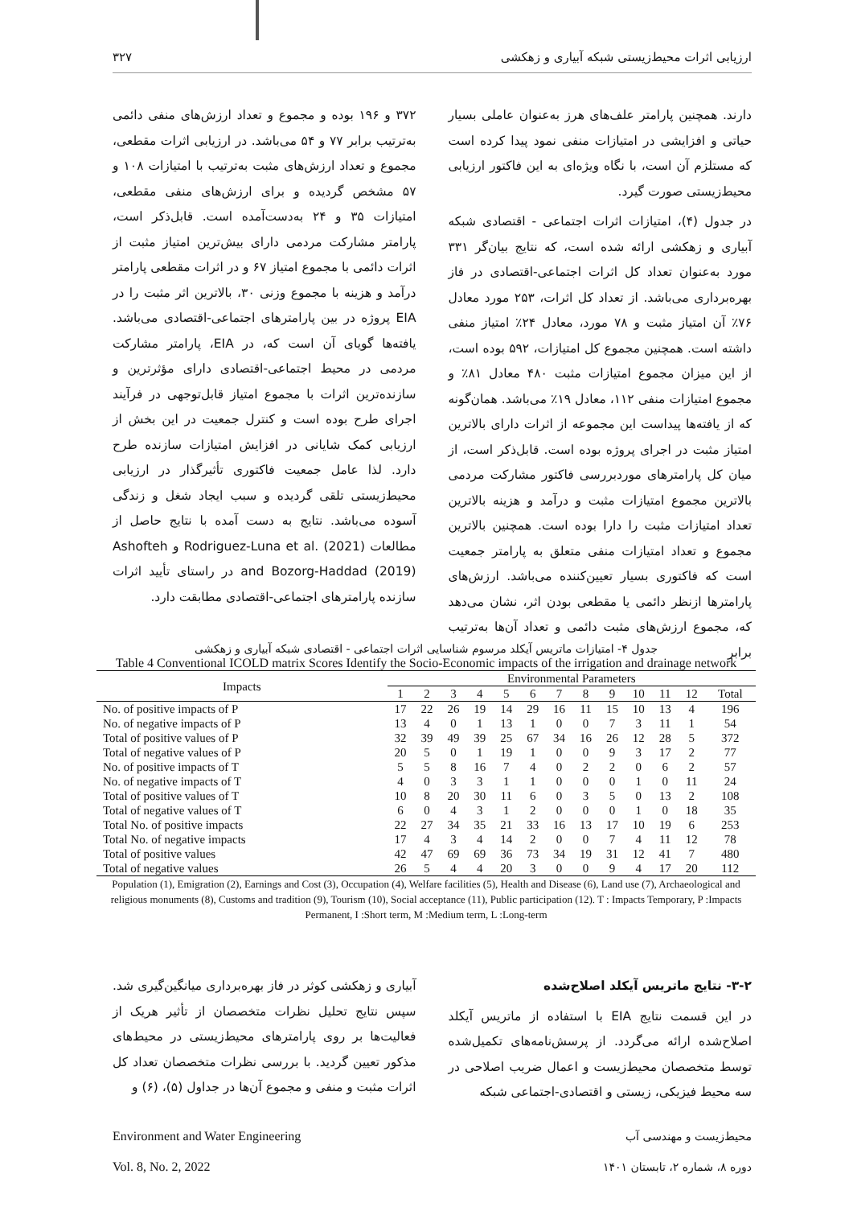۳۲۷ ارزیابی اثرات محیط‌زیستی شبکه آبیاری و زهکشی
دارند. همچنین پارامتر علف‌های هرز به‌عنوان عاملی بسیار حیاتی و افزایشی در امتیازات منفی نمود پیدا کرده است که مستلزم آن است، با نگاه ویژه‌ای به این فاکتور ارزیابی محیط‌زیستی صورت گیرد.
در جدول (۴)، امتیازات اثرات اجتماعی - اقتصادی شبکه آبیاری و زهکشی ارائه شده است، که نتایج بیان‌گر ۳۳۱ مورد به‌عنوان تعداد کل اثرات اجتماعی-اقتصادی در فاز بهره‌برداری می‌باشد. از تعداد کل اثرات، ۲۵۳ مورد معادل ۷۶٪ آن امتیاز مثبت و ۷۸ مورد، معادل ۲۴٪ امتیاز منفی داشته است. همچنین مجموع کل امتیازات، ۵۹۲ بوده است، از این میزان مجموع امتیازات مثبت ۴۸۰ معادل ۸۱٪ و مجموع امتیازات منفی ۱۱۲، معادل ۱۹٪ می‌باشد. همان‌گونه که از یافته‌ها پیداست این مجموعه از اثرات دارای بالاترین امتیاز مثبت در اجرای پروژه بوده است. قابل‌ذکر است، از میان کل پارامترهای موردبررسی فاکتور مشارکت مردمی بالاترین مجموع امتیازات مثبت و درآمد و هزینه بالاترین تعداد امتیازات مثبت را دارا بوده است. همچنین بالاترین مجموع و تعداد امتیازات منفی متعلق به پارامتر جمعیت است که فاکتوری بسیار تعیین‌کننده می‌باشد. ارزش‌های پارامترها ازنظر دائمی یا مقطعی بودن اثر، نشان می‌دهد که، مجموع ارزش‌های مثبت دائمی و تعداد آن‌ها به‌ترتیب برابر
۳۷۲ و ۱۹۶ بوده و مجموع و تعداد ارزش‌های منفی دائمی به‌ترتیب برابر ۷۷ و ۵۴ می‌باشد. در ارزیابی اثرات مقطعی، مجموع و تعداد ارزش‌های مثبت به‌ترتیب با امتیازات ۱۰۸ و ۵۷ مشخص گردیده و برای ارزش‌های منفی مقطعی، امتیازات ۳۵ و ۲۴ به‌دست‌آمده است. قابل‌ذکر است، پارامتر مشارکت مردمی دارای بیش‌ترین امتیاز مثبت از اثرات دائمی با مجموع امتیاز ۶۷ و در اثرات مقطعی پارامتر درآمد و هزینه با مجموع وزنی ۳۰، بالاترین اثر مثبت را در EIA پروژه در بین پارامترهای اجتماعی-اقتصادی می‌باشد. یافته‌ها گویای آن است که، در EIA، پارامتر مشارکت مردمی در محیط اجتماعی-اقتصادی دارای مؤثرترین و سازنده‌ترین اثرات با مجموع امتیاز قابل‌توجهی در فرآیند اجرای طرح بوده است و کنترل جمعیت در این بخش از ارزیابی کمک شایانی در افزایش امتیازات سازنده طرح دارد. لذا عامل جمعیت فاکتوری تأثیرگذار در ارزیابی محیط‌زیستی تلقی گردیده و سبب ایجاد شغل و زندگی آسوده می‌باشد. نتایج به دست آمده با نتایج حاصل از مطالعات Rodriguez-Luna et al. (2021) و Ashofteh and Bozorg-Haddad (2019) در راستای تأیید اثرات سازنده پارامترهای اجتماعی-اقتصادی مطابقت دارد.
جدول ۴- امتیازات ماتریس آیکلد مرسوم شناسایی اثرات اجتماعی - اقتصادی شبکه آبیاری و زهکشی
Table 4 Conventional ICOLD matrix Scores Identify the Socio-Economic impacts of the irrigation and drainage network
| Impacts | Environmental Parameters | | | | | | | | | | | | |
| --- | --- | --- | --- | --- | --- | --- | --- | --- | --- | --- | --- | --- | --- |
| | 1 | 2 | 3 | 4 | 5 | 6 | 7 | 8 | 9 | 10 | 11 | 12 | Total |
| No. of positive impacts of P | 17 | 22 | 26 | 19 | 14 | 29 | 16 | 11 | 15 | 10 | 13 | 4 | 196 |
| No. of negative impacts of P | 13 | 4 | 0 | 1 | 13 | 1 | 0 | 0 | 7 | 3 | 11 | 1 | 54 |
| Total of positive values of P | 32 | 39 | 49 | 39 | 25 | 67 | 34 | 16 | 26 | 12 | 28 | 5 | 372 |
| Total of negative values of P | 20 | 5 | 0 | 1 | 19 | 1 | 0 | 0 | 9 | 3 | 17 | 2 | 77 |
| No. of positive impacts of T | 5 | 5 | 8 | 16 | 7 | 4 | 0 | 2 | 2 | 0 | 6 | 2 | 57 |
| No. of negative impacts of T | 4 | 0 | 3 | 3 | 1 | 1 | 0 | 0 | 0 | 1 | 0 | 11 | 24 |
| Total of positive values of T | 10 | 8 | 20 | 30 | 11 | 6 | 0 | 3 | 5 | 0 | 13 | 2 | 108 |
| Total of negative values of T | 6 | 0 | 4 | 3 | 1 | 2 | 0 | 0 | 0 | 1 | 0 | 18 | 35 |
| Total No. of positive impacts | 22 | 27 | 34 | 35 | 21 | 33 | 16 | 13 | 17 | 10 | 19 | 6 | 253 |
| Total No. of negative impacts | 17 | 4 | 3 | 4 | 14 | 2 | 0 | 0 | 7 | 4 | 11 | 12 | 78 |
| Total of positive values | 42 | 47 | 69 | 69 | 36 | 73 | 34 | 19 | 31 | 12 | 41 | 7 | 480 |
| Total of negative values | 26 | 5 | 4 | 4 | 20 | 3 | 0 | 0 | 9 | 4 | 17 | 20 | 112 |
Population (1), Emigration (2), Earnings and Cost (3), Occupation (4), Welfare facilities (5), Health and Disease (6), Land use (7), Archaeological and religious monuments (8), Customs and tradition (9), Tourism (10), Social acceptance (11), Public participation (12). T : Impacts Temporary, P :Impacts Permanent, I :Short term, M :Medium term, L :Long-term
۳-۲- نتایج ماتریس آیکلد اصلاح‌شده
در این قسمت نتایج EIA با استفاده از ماتریس آیکلد اصلاح‌شده ارائه می‌گردد. از پرسش‌نامه‌های تکمیل‌شده توسط متخصصان محیط‌زیست و اعمال ضریب اصلاحی در سه محیط فیزیکی، زیستی و اقتصادی-اجتماعی شبکه
آبیاری و زهکشی کوثر در فاز بهره‌برداری میانگین‌گیری شد. سپس نتایج تحلیل نظرات متخصصان از تأثیر هریک از فعالیت‌ها بر روی پارامترهای محیط‌زیستی در محیط‌های مذکور تعیین گردید. با بررسی نظرات متخصصان تعداد کل اثرات مثبت و منفی و مجموع آن‌ها در جداول (۵)، (۶) و
Environment and Water Engineering
Vol. 8, No. 2, 2022
محیط‌زیست و مهندسی آب
دوره ۸، شماره ۲، تابستان ۱۴۰۱